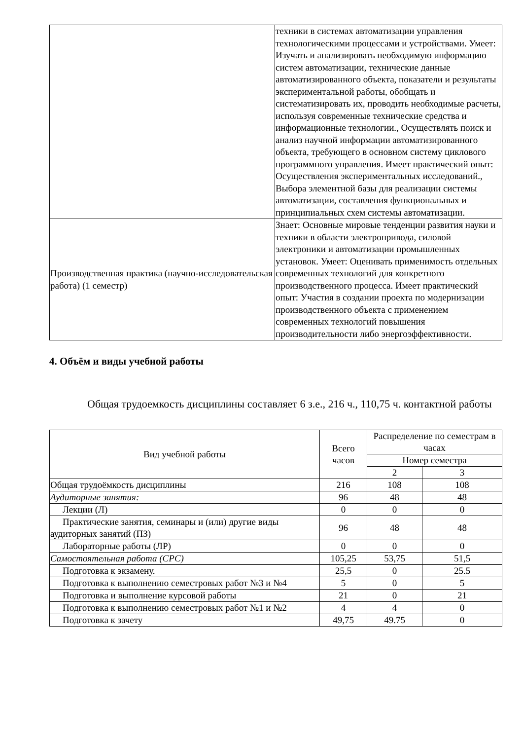| | техники в системах автоматизации управления технологическими процессами и устройствами. Умеет: Изучать и анализировать необходимую информацию систем автоматизации, технические данные автоматизированного объекта, показатели и результаты экспериментальной работы, обобщать и систематизировать их, проводить необходимые расчеты, используя современные технические средства и информационные технологии., Осуществлять поиск и анализ научной информации автоматизированного объекта, требующего в основном систему циклового программного управления. Имеет практический опыт: Осуществления экспериментальных исследований., Выбора элементной базы для реализации системы автоматизации, составления функциональных и принципиальных схем системы автоматизации. |
| Производственная практика (научно-исследовательская работа) (1 семестр) | Знает: Основные мировые тенденции развития науки и техники в области электропривода, силовой электроники и автоматизации промышленных установок. Умеет: Оценивать применимость отдельных современных технологий для конкретного производственного процесса. Имеет практический опыт: Участия в создании проекта по модернизации производственного объекта с применением современных технологий повышения производительности либо энергоэффективности. |
4. Объём и виды учебной работы
Общая трудоемкость дисциплины составляет 6 з.е., 216 ч., 110,75 ч. контактной работы
| Вид учебной работы | Всего часов | Распределение по семестрам в часах | |
| --- | --- | --- | --- |
| | | Номер семестра | |
| | | 2 | 3 |
| Общая трудоёмкость дисциплины | 216 | 108 | 108 |
| Аудиторные занятия: | 96 | 48 | 48 |
| Лекции (Л) | 0 | 0 | 0 |
| Практические занятия, семинары и (или) другие виды аудиторных занятий (ПЗ) | 96 | 48 | 48 |
| Лабораторные работы (ЛР) | 0 | 0 | 0 |
| Самостоятельная работа (СРС) | 105,25 | 53,75 | 51,5 |
| Подготовка к экзамену. | 25,5 | 0 | 25.5 |
| Подготовка к выполнению семестровых работ №3 и №4 | 5 | 0 | 5 |
| Подготовка и выполнение курсовой работы | 21 | 0 | 21 |
| Подготовка к выполнению семестровых работ №1 и №2 | 4 | 4 | 0 |
| Подготовка к зачету | 49,75 | 49.75 | 0 |